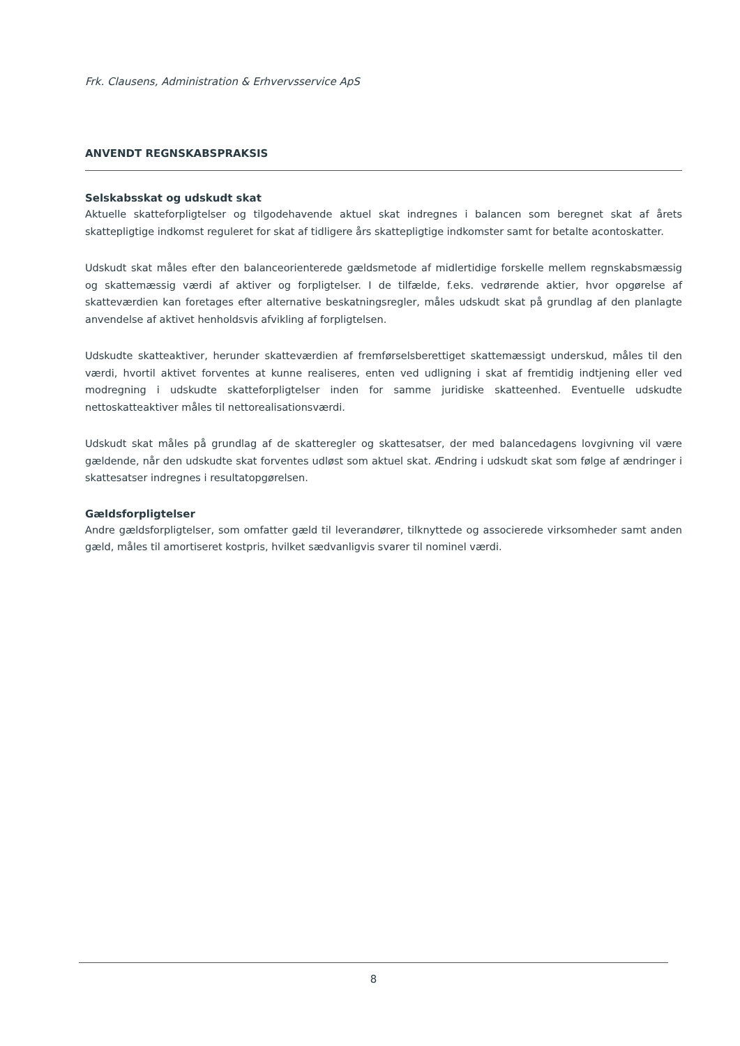Frk. Clausens, Administration & Erhvervsservice ApS
ANVENDT REGNSKABSPRAKSIS
Selskabsskat og udskudt skat
Aktuelle skatteforpligtelser og tilgodehavende aktuel skat indregnes i balancen som beregnet skat af årets skattepligtige indkomst reguleret for skat af tidligere års skattepligtige indkomster samt for betalte acontoskatter.
Udskudt skat måles efter den balanceorienterede gældsmetode af midlertidige forskelle mellem regnskabsmæssig og skattemæssig værdi af aktiver og forpligtelser. I de tilfælde, f.eks. vedrørende aktier, hvor opgørelse af skatteværdien kan foretages efter alternative beskatningsregler, måles udskudt skat på grundlag af den planlagte anvendelse af aktivet henholdsvis afvikling af forpligtelsen.
Udskudte skatteaktiver, herunder skatteværdien af fremførselsberettiget skattemæssigt underskud, måles til den værdi, hvortil aktivet forventes at kunne realiseres, enten ved udligning i skat af fremtidig indtjening eller ved modregning i udskudte skatteforpligtelser inden for samme juridiske skatteenhed. Eventuelle udskudte nettoskatteaktiver måles til nettorealisationsværdi.
Udskudt skat måles på grundlag af de skatteregler og skattesatser, der med balancedagens lovgivning vil være gældende, når den udskudte skat forventes udløst som aktuel skat. Ændring i udskudt skat som følge af ændringer i skattesatser indregnes i resultatopgørelsen.
Gældsforpligtelser
Andre gældsforpligtelser, som omfatter gæld til leverandører, tilknyttede og associerede virksomheder samt anden gæld, måles til amortiseret kostpris, hvilket sædvanligvis svarer til nominel værdi.
8